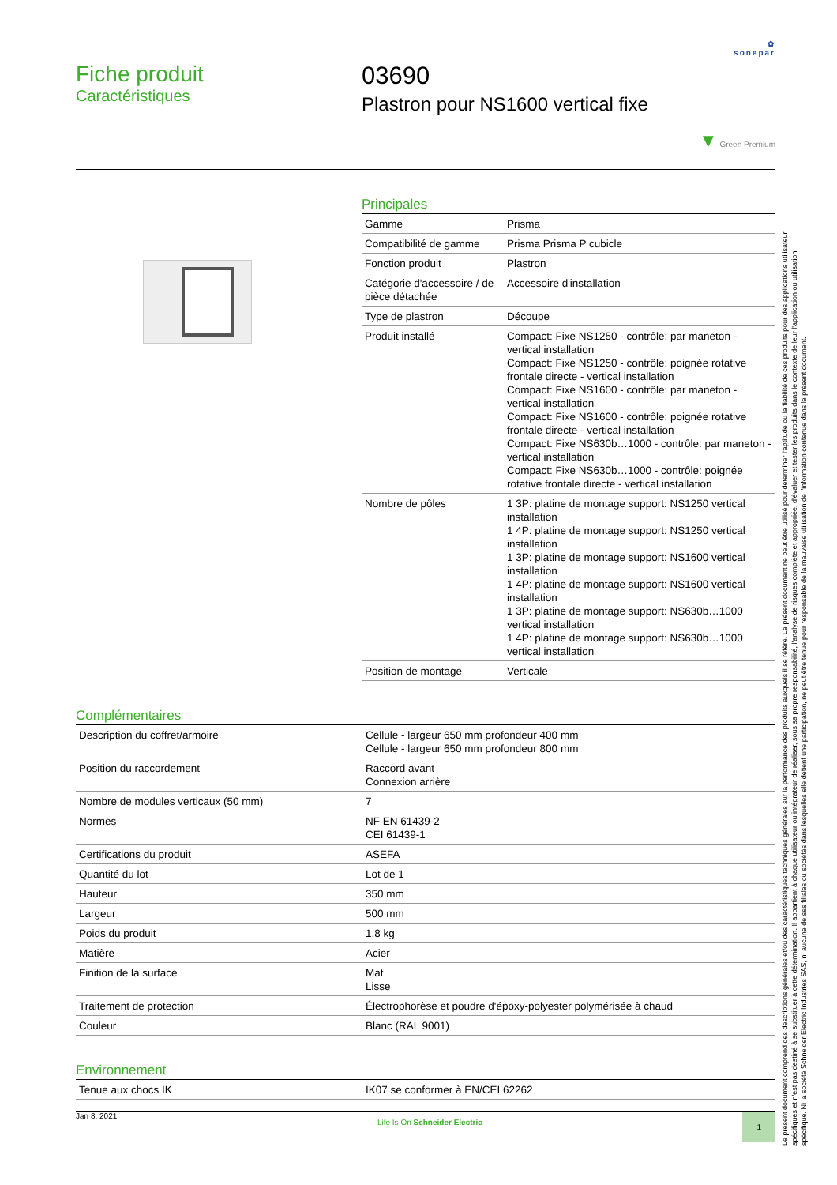✿
sonepar
Fiche produit
Caractéristiques
03690
Plastron pour NS1600 vertical fixe
▼ Green Premium
Principales
| Gamme | Prisma |
| Compatibilité de gamme | Prisma Prisma P cubicle |
| Fonction produit | Plastron |
| Catégorie d'accessoire / de pièce détachée | Accessoire d'installation |
| Type de plastron | Découpe |
| Produit installé | Compact: Fixe NS1250 - contrôle: par maneton - vertical installation Compact: Fixe NS1250 - contrôle: poignée rotative frontale directe - vertical installation Compact: Fixe NS1600 - contrôle: par maneton - vertical installation Compact: Fixe NS1600 - contrôle: poignée rotative frontale directe - vertical installation Compact: Fixe NS630b…1000 - contrôle: par maneton - vertical installation Compact: Fixe NS630b…1000 - contrôle: poignée rotative frontale directe - vertical installation |
| Nombre de pôles | 1 3P: platine de montage support: NS1250 vertical installation 1 4P: platine de montage support: NS1250 vertical installation 1 3P: platine de montage support: NS1600 vertical installation 1 4P: platine de montage support: NS1600 vertical installation 1 3P: platine de montage support: NS630b…1000 vertical installation 1 4P: platine de montage support: NS630b…1000 vertical installation |
| Position de montage | Verticale |
Complémentaires
| Description du coffret/armoire | Cellule - largeur 650 mm profondeur 400 mm Cellule - largeur 650 mm profondeur 800 mm |
| Position du raccordement | Raccord avant Connexion arrière |
| Nombre de modules verticaux (50 mm) | 7 |
| Normes | NF EN 61439-2 CEI 61439-1 |
| Certifications du produit | ASEFA |
| Quantité du lot | Lot de 1 |
| Hauteur | 350 mm |
| Largeur | 500 mm |
| Poids du produit | 1,8 kg |
| Matière | Acier |
| Finition de la surface | Mat Lisse |
| Traitement de protection | Électrophorèse et poudre d'époxy-polyester polymérisée à chaud |
| Couleur | Blanc (RAL 9001) |
Environnement
| Tenue aux chocs IK | IK07 se conformer à EN/CEI 62262 |
Jan 8, 2021 Life Is On Schneider Electric 1
Le présent document comprend des descriptions générales et/ou des caractéristiques techniques générales sur la performance des produits auxquels il se réfère. Le présent document ne peut être utilisé pour déterminer l'aptitude ou la fiabilité de ces produits pour des applications utilisateur spécifiques et n'est pas destiné à se substituer à cette détermination. Il appartient à chaque utilisateur ou intégrateur de réaliser, sous sa propre responsabilité, l'analyse de risques complète et appropriée, d'évaluer et tester les produits dans le contexte de leur l'application ou utilisation spécifique. Ni la société Schneider Electric Industries SAS, ni aucune de ses filiales ou sociétés dans lesquelles elle détient une participation, ne peut être tenue pour responsable de la mauvaise utilisation de l'information contenue dans le présent document.